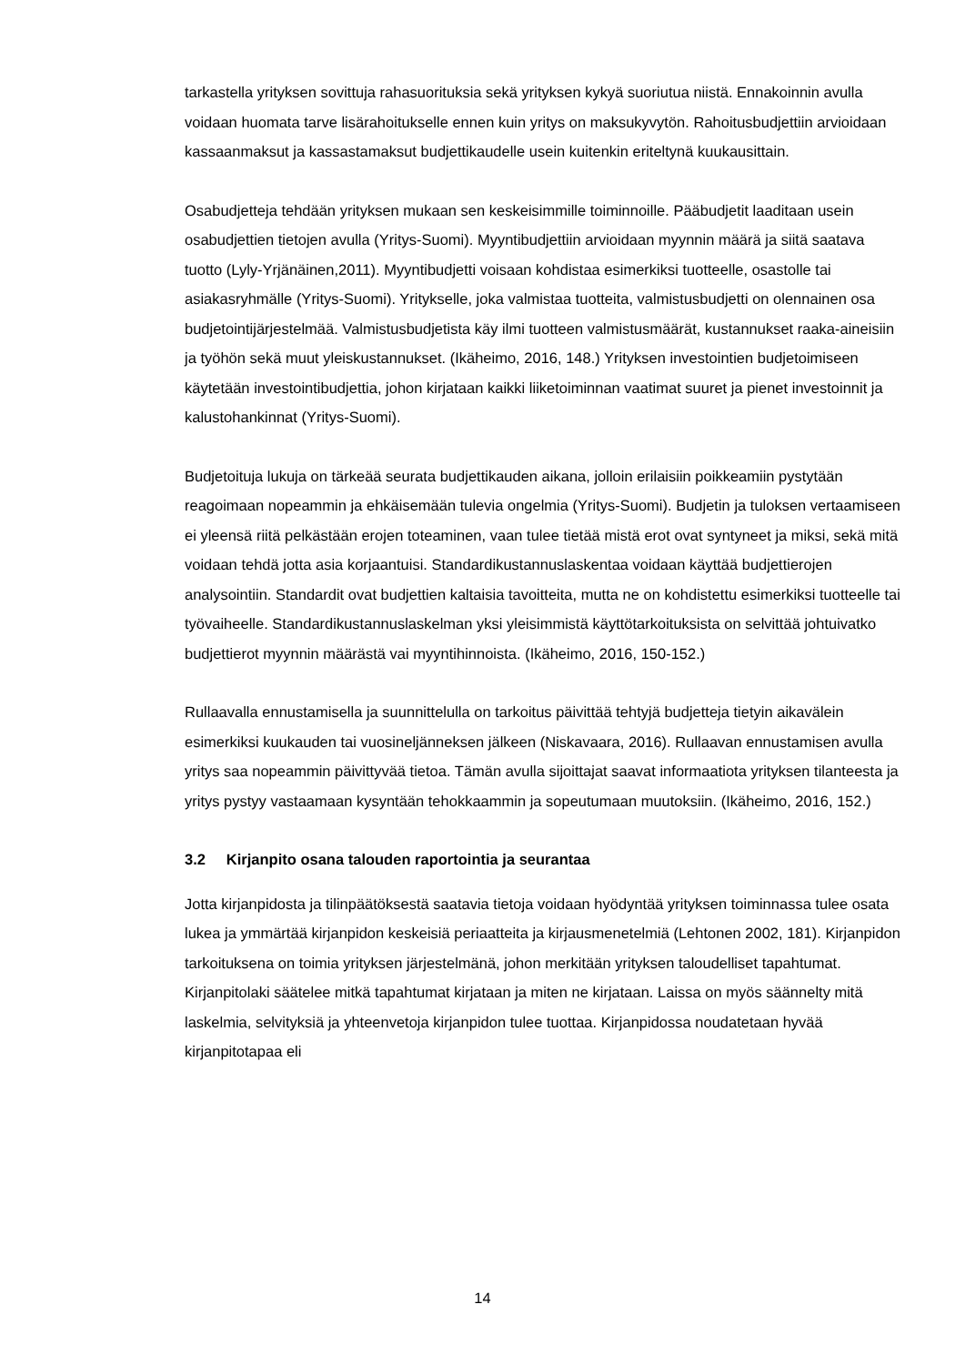tarkastella yrityksen sovittuja rahasuorituksia sekä yrityksen kykyä suoriutua niistä. Ennakoinnin avulla voidaan huomata tarve lisärahoitukselle ennen kuin yritys on maksukyvytön. Rahoitusbudjettiin arvioidaan kassaanmaksut ja kassastamaksut budjettikaudelle usein kuitenkin eriteltynä kuukausittain.
Osabudjetteja tehdään yrityksen mukaan sen keskeisimmille toiminnoille. Pääbudjetit laaditaan usein osabudjettien tietojen avulla (Yritys-Suomi). Myyntibudjettiin arvioidaan myynnin määrä ja siitä saatava tuotto (Lyly-Yrjänäinen,2011). Myyntibudjetti voisaan kohdistaa esimerkiksi tuotteelle, osastolle tai asiakasryhmälle (Yritys-Suomi). Yritykselle, joka valmistaa tuotteita, valmistusbudjetti on olennainen osa budjetointijärjestelmää. Valmistusbudjetista käy ilmi tuotteen valmistusmäärät, kustannukset raaka-aineisiin ja työhön sekä muut yleiskustannukset. (Ikäheimo, 2016, 148.) Yrityksen investointien budjetoimiseen käytetään investointibudjettia, johon kirjataan kaikki liiketoiminnan vaatimat suuret ja pienet investoinnit ja kalustohankinnat (Yritys-Suomi).
Budjetoituja lukuja on tärkeää seurata budjettikauden aikana, jolloin erilaisiin poikkeamiin pystytään reagoimaan nopeammin ja ehkäisemään tulevia ongelmia (Yritys-Suomi). Budjetin ja tuloksen vertaamiseen ei yleensä riitä pelkästään erojen toteaminen, vaan tulee tietää mistä erot ovat syntyneet ja miksi, sekä mitä voidaan tehdä jotta asia korjaantuisi. Standardikustannuslaskentaa voidaan käyttää budjettierojen analysointiin. Standardit ovat budjettien kaltaisia tavoitteita, mutta ne on kohdistettu esimerkiksi tuotteelle tai työvaiheelle. Standardikustannuslaskelman yksi yleisimmistä käyttötarkoituksista on selvittää johtuivatko budjettierot myynnin määrästä vai myyntihinnoista. (Ikäheimo, 2016, 150-152.)
Rullaavalla ennustamisella ja suunnittelulla on tarkoitus päivittää tehtyjä budjetteja tietyin aikavälein esimerkiksi kuukauden tai vuosineljänneksen jälkeen (Niskavaara, 2016). Rullaavan ennustamisen avulla yritys saa nopeammin päivittyvää tietoa. Tämän avulla sijoittajat saavat informaatiota yrityksen tilanteesta ja yritys pystyy vastaamaan kysyntään tehokkaammin ja sopeutumaan muutoksiin. (Ikäheimo, 2016, 152.)
3.2 Kirjanpito osana talouden raportointia ja seurantaa
Jotta kirjanpidosta ja tilinpäätöksestä saatavia tietoja voidaan hyödyntää yrityksen toiminnassa tulee osata lukea ja ymmärtää kirjanpidon keskeisiä periaatteita ja kirjausmenetelmiä (Lehtonen 2002, 181). Kirjanpidon tarkoituksena on toimia yrityksen järjestelmänä, johon merkitään yrityksen taloudelliset tapahtumat. Kirjanpitolaki säätelee mitkä tapahtumat kirjataan ja miten ne kirjataan. Laissa on myös säännelty mitä laskelmia, selvityksiä ja yhteenvetoja kirjanpidon tulee tuottaa. Kirjanpidossa noudatetaan hyvää kirjanpitotapaa eli
14